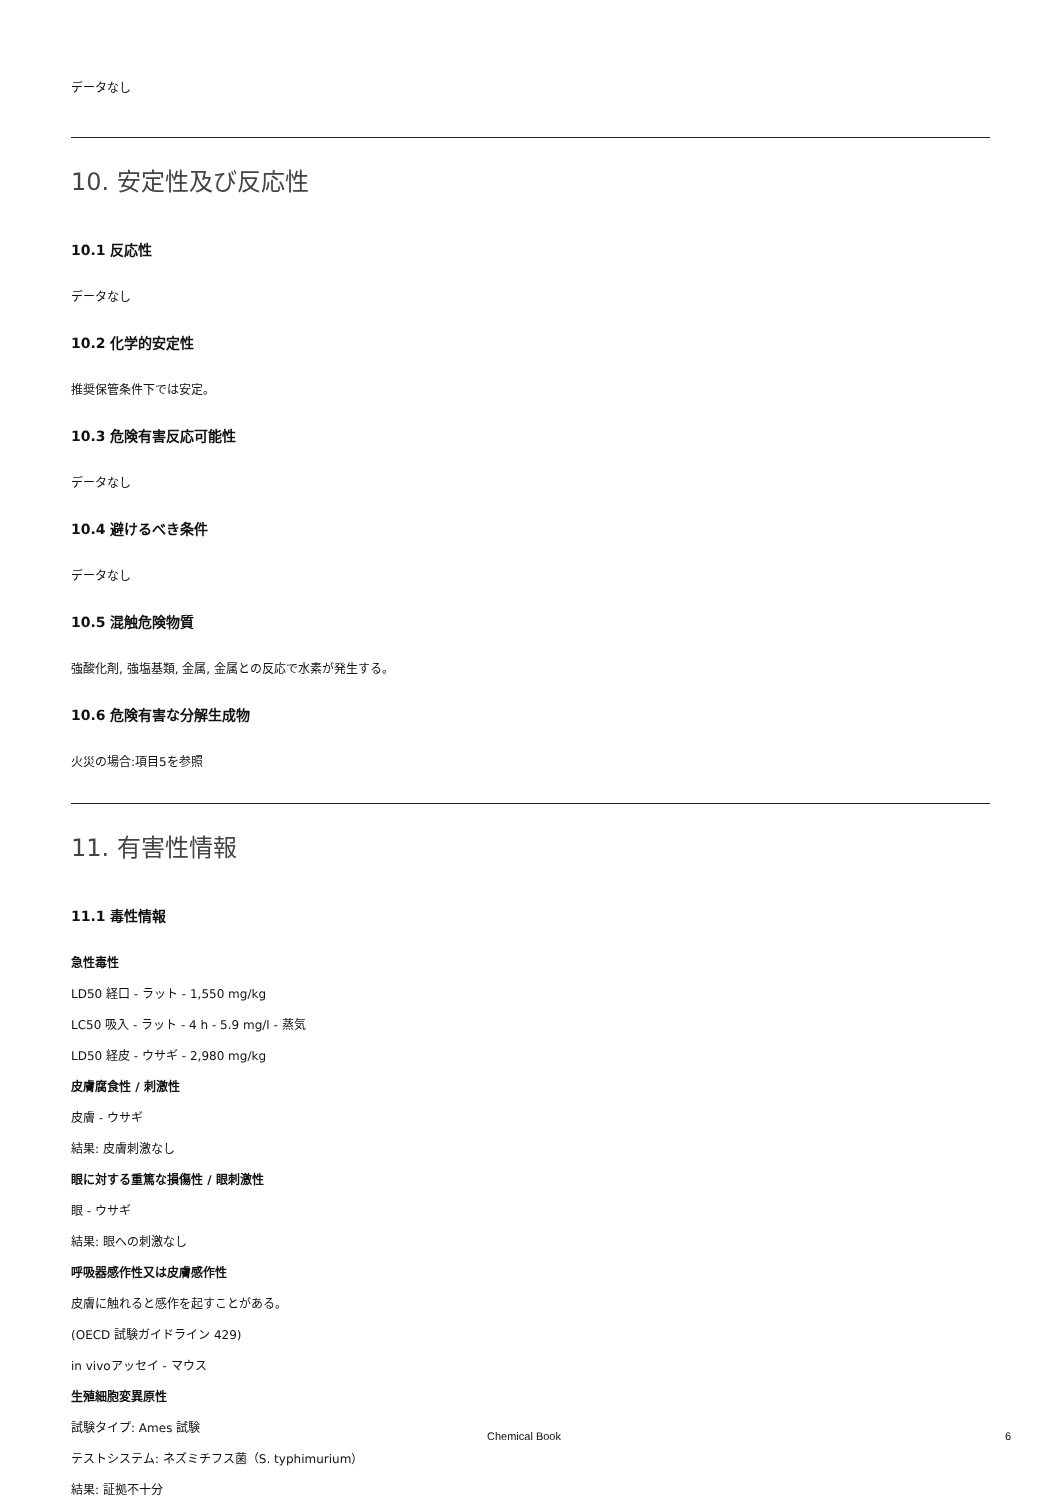データなし
10. 安定性及び反応性
10.1 反応性
データなし
10.2 化学的安定性
推奨保管条件下では安定。
10.3 危険有害反応可能性
データなし
10.4 避けるべき条件
データなし
10.5 混触危険物質
強酸化剤, 強塩基類, 金属, 金属との反応で水素が発生する。
10.6 危険有害な分解生成物
火災の場合:項目5を参照
11. 有害性情報
11.1 毒性情報
急性毒性
LD50 経口 - ラット - 1,550 mg/kg
LC50 吸入 - ラット - 4 h - 5.9 mg/l - 蒸気
LD50 経皮 - ウサギ - 2,980 mg/kg
皮膚腐食性 / 刺激性
皮膚 - ウサギ
結果: 皮膚刺激なし
眼に対する重篤な損傷性 / 眼刺激性
眼 - ウサギ
結果: 眼への刺激なし
呼吸器感作性又は皮膚感作性
皮膚に触れると感作を起すことがある。
(OECD 試験ガイドライン 429)
in vivoアッセイ - マウス
生殖細胞変異原性
試験タイプ: Ames 試験
テストシステム: ネズミチフス菌（S. typhimurium）
結果: 証拠不十分
Chemical Book 6